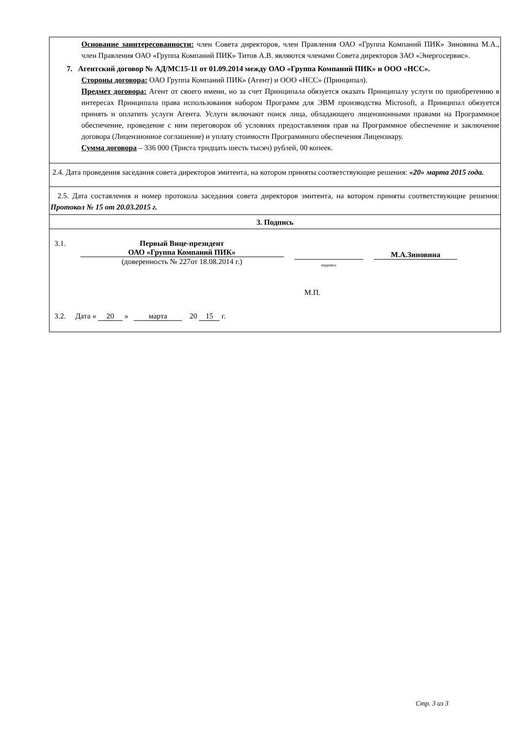Основание заинтересованности: член Совета директоров, член Правления ОАО «Группа Компаний ПИК» Зиновина М.А., член Правления ОАО «Группа Компаний ПИК» Титов А.В. являются членами Совета директоров ЗАО «Энергосервис».
7. Агентский договор № АД/МС15-11 от 01.09.2014 между ОАО «Группа Компаний ПИК» и ООО «НСС».
Стороны договора: ОАО Группа Компаний ПИК» (Агент) и ООО «НСС» (Принципал).
Предмет договора: Агент от своего имени, но за счет Принципала обязуется оказать Принципалу услуги по приобретению в интересах Принципала права использования набором Программ для ЭВМ производства Microsoft, а Принципал обязуется принять и оплатить услуги Агента. Услуги включают поиск лица, обладающего лицензионными правами на Программное обеспечение, проведение с ним переговоров об условиях предоставления прав на Программное обеспечение и заключение договора (Лицензионное соглашение) и уплату стоимости Программного обеспечения Лицензиару.
Сумма договора – 336 000 (Триста тридцать шесть тысяч) рублей, 00 копеек.
2.4. Дата проведения заседания совета директоров эмитента, на котором приняты соответствующие решения: «20» марта 2015 года.
2.5. Дата составления и номер протокола заседания совета директоров эмитента, на котором приняты соответствующие решения: Протокол № 15 от 20.03.2015 г.
3. Подпись
3.1. Первый Вице-президент
ОАО «Группа Компаний ПИК»
(доверенность № 227от 18.08.2014 г.)
подпись
М.А.Зиновина
М.П.
3.2. Дата « 20 » марта 20 15 г.
Стр. 3 из 3